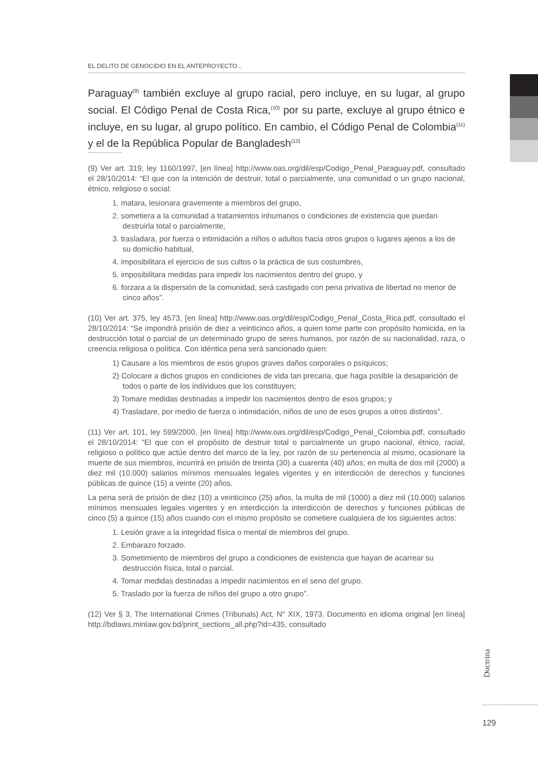EL DELITO DE GENOCIDIO EN EL ANTEPROYECTO...
Paraguay<sup>(9)</sup> también excluye al grupo racial, pero incluye, en su lugar, al grupo social. El Código Penal de Costa Rica,<sup>(10)</sup> por su parte, excluye al grupo étnico e incluye, en su lugar, al grupo político. En cambio, el Código Penal de Colombia<sup>(11)</sup> y el de la República Popular de Bangladesh<sup>(12)</sup>
(9) Ver art. 319, ley 1160/1997, [en línea] http://www.oas.org/dil/esp/Codigo_Penal_Paraguay.pdf, consultado el 28/10/2014: “El que con la intención de destruir, total o parcialmente, una comunidad o un grupo nacional, étnico, religioso o social:
1. matara, lesionara gravemente a miembros del grupo,
2. sometiera a la comunidad a tratamientos inhumanos o condiciones de existencia que puedan destruirla total o parcialmente,
3. trasladara, por fuerza o intimidación a niños o adultos hacia otros grupos o lugares ajenos a los de su domicilio habitual,
4. imposibilitara el ejercicio de sus cultos o la práctica de sus costumbres,
5. imposibilitara medidas para impedir los nacimientos dentro del grupo, y
6. forzara a la dispersión de la comunidad, será castigado con pena privativa de libertad no menor de cinco años”.
(10) Ver art. 375, ley 4573, [en línea] http://www.oas.org/dil/esp/Codigo_Penal_Costa_Rica.pdf, consultado el 28/10/2014: “Se impondrá prisión de diez a veinticinco años, a quien tome parte con propósito homicida, en la destrucción total o parcial de un determinado grupo de seres humanos, por razón de su nacionalidad, raza, o creencia religiosa o política. Con idéntica pena será sancionado quien:
1) Causare a los miembros de esos grupos graves daños corporales o psíquicos;
2) Colocare a dichos grupos en condiciones de vida tan precaria, que haga posible la desaparición de todos o parte de los individuos que los constituyen;
3) Tomare medidas destinadas a impedir los nacimientos dentro de esos grupos; y
4) Trasladare, por medio de fuerza o intimidación, niños de uno de esos grupos a otros distintos”.
(11) Ver art. 101, ley 599/2000, [en línea] http://www.oas.org/dil/esp/Codigo_Penal_Colombia.pdf, consultado el 28/10/2014: “El que con el propósito de destruir total o parcialmente un grupo nacional, étnico, racial, religioso o político que actúe dentro del marco de la ley, por razón de su pertenencia al mismo, ocasionare la muerte de sus miembros, incurrirá en prisión de treinta (30) a cuarenta (40) años; en multa de dos mil (2000) a diez mil (10.000) salarios mínimos mensuales legales vigentes y en interdicción de derechos y funciones públicas de quince (15) a veinte (20) años.
La pena será de prisión de diez (10) a veinticinco (25) años, la multa de mil (1000) a diez mil (10.000) salarios mínimos mensuales legales vigentes y en interdicción la interdicción de derechos y funciones públicas de cinco (5) a quince (15) años cuando con el mismo propósito se cometiere cualquiera de los siguientes actos:
1. Lesión grave a la integridad física o mental de miembros del grupo.
2. Embarazo forzado.
3. Sometimiento de miembros del grupo a condiciones de existencia que hayan de acarrear su destrucción física, total o parcial.
4. Tomar medidas destinadas a impedir nacimientos en el seno del grupo.
5. Traslado por la fuerza de niños del grupo a otro grupo”.
(12) Ver § 3, The International Crimes (Tribunals) Act, N° XIX, 1973. Documento en idioma original [en línea] http://bdlaws.minlaw.gov.bd/print_sections_all.php?id=435, consultado
Doctrina
129